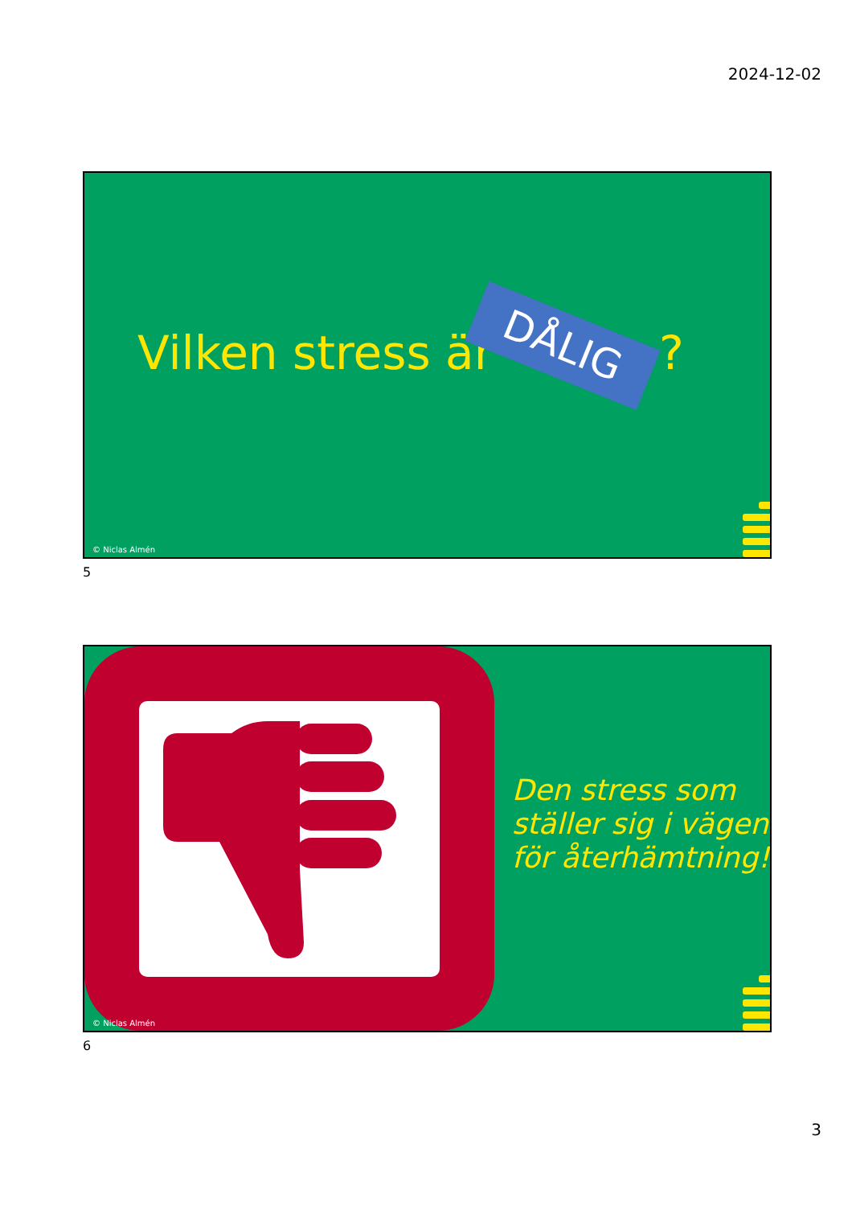2024-12-02
Vilken stress är DÅLIG ?
© Niclas Almén
5
Den stress som
ställer sig i vägen
för återhämtning!
© Niclas Almén
6
3